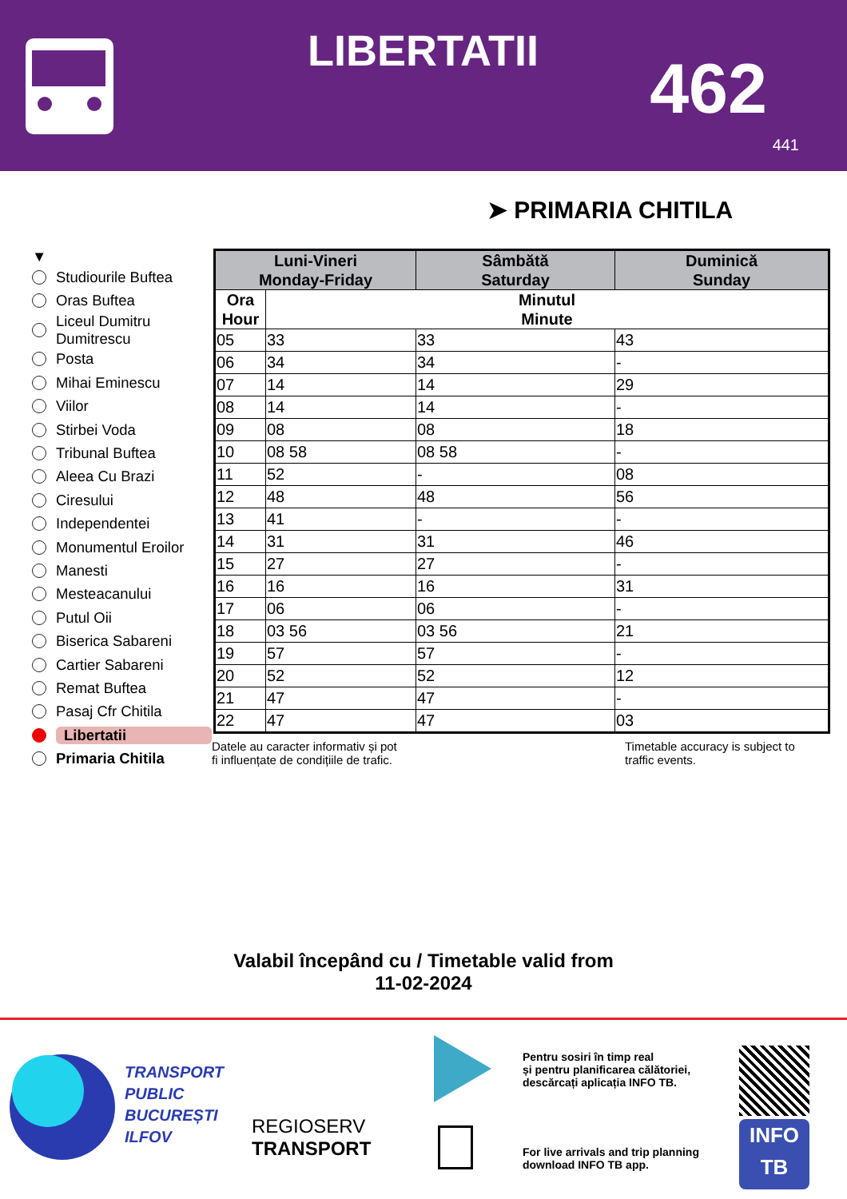LIBERTATII 462
441
➤ PRIMARIA CHITILA
▼
Studiourile Buftea
Oras Buftea
Liceul Dumitru
Dumitrescu
Posta
Mihai Eminescu
Viilor
Stirbei Voda
Tribunal Buftea
Aleea Cu Brazi
Ciresului
Independentei
Monumentul Eroilor
Manesti
Mesteacanului
Putul Oii
Biserica Sabareni
Cartier Sabareni
Remat Buftea
Pasaj Cfr Chitila
Libertatii
Primaria Chitila
| Luni-Vineri Monday-Friday | | Sâmbătă Saturday | Duminică Sunday |
| --- | --- | --- | --- |
| Ora Hour | Minutul Minute | | |
| 05 | 33 | 33 | 43 |
| 06 | 34 | 34 | - |
| 07 | 14 | 14 | 29 |
| 08 | 14 | 14 | - |
| 09 | 08 | 08 | 18 |
| 10 | 08 58 | 08 58 | - |
| 11 | 52 | - | 08 |
| 12 | 48 | 48 | 56 |
| 13 | 41 | - | - |
| 14 | 31 | 31 | 46 |
| 15 | 27 | 27 | - |
| 16 | 16 | 16 | 31 |
| 17 | 06 | 06 | - |
| 18 | 03 56 | 03 56 | 21 |
| 19 | 57 | 57 | - |
| 20 | 52 | 52 | 12 |
| 21 | 47 | 47 | - |
| 22 | 47 | 47 | 03 |
Datele au caracter informativ și pot
fi influențate de condițiile de trafic.
Timetable accuracy is subject to
traffic events.
Valabil începând cu / Timetable valid from
11-02-2024
TRANSPORT
PUBLIC
BUCUREȘTI
ILFOV
REGIOSERV
TRANSPORT

Pentru sosiri în timp real
și pentru planificarea călătoriei,
descărcați aplicația INFO TB.
For live arrivals and trip planning
download INFO TB app.
INFO
TB